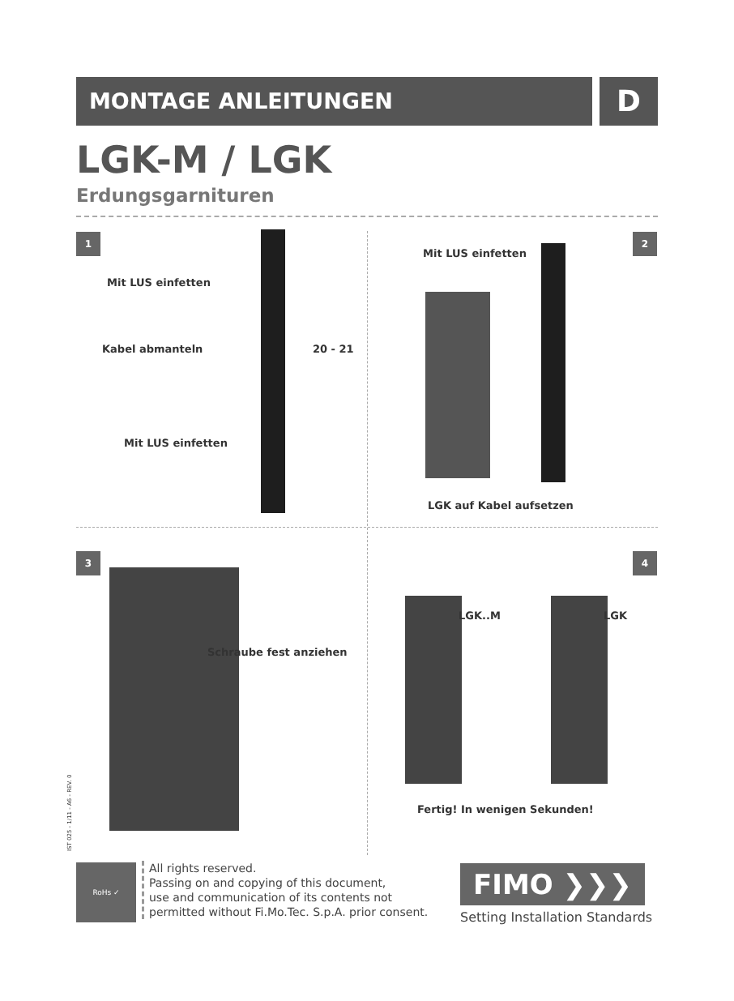MONTAGE ANLEITUNGEN D
LGK-M / LGK
Erdungsgarnituren
1
Mit LUS einfetten
Kabel abmanteln 20 - 21
Mit LUS einfetten
2
Mit LUS einfetten
LGK auf Kabel aufsetzen
3
Schraube fest anziehen
IST 025 - 1/11 - A6 - REV. 0
4
LGK..M LGK
Fertig! In wenigen Sekunden!
RoHs ✓
All rights reserved.
Passing on and copying of this document,
use and communication of its contents not
permitted without Fi.Mo.Tec. S.p.A. prior consent.
FIMO ❯❯❯
Setting Installation Standards